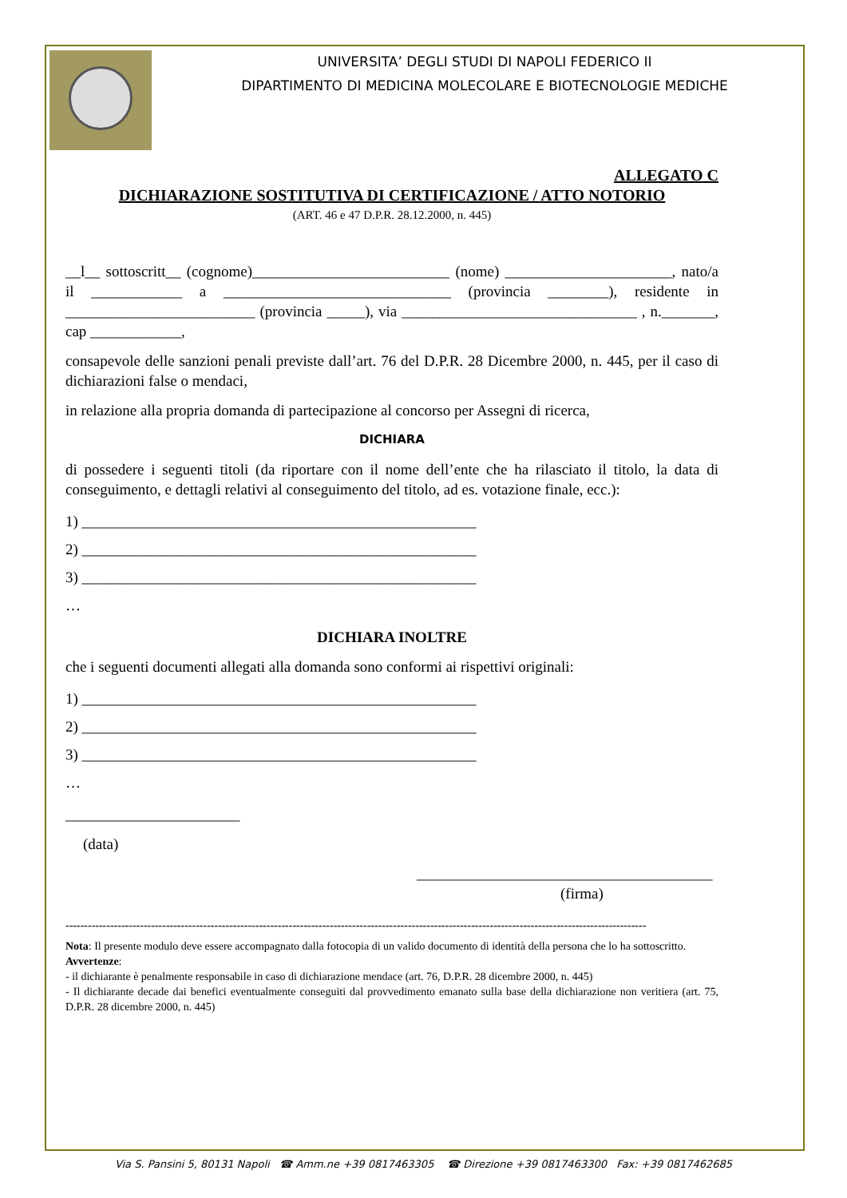UNIVERSITA’ DEGLI STUDI DI NAPOLI FEDERICO II
DIPARTIMENTO DI MEDICINA MOLECOLARE E BIOTECNOLOGIE MEDICHE
ALLEGATO C
DICHIARAZIONE SOSTITUTIVA DI CERTIFICAZIONE / ATTO NOTORIO
(ART. 46 e 47 D.P.R. 28.12.2000, n. 445)
__l__ sottoscritt__ (cognome)__________________________ (nome) ______________________, nato/a il ____________ a ______________________________ (provincia ________), residente in _________________________ (provincia _____), via _______________________________ , n._______, cap ____________,
consapevole delle sanzioni penali previste dall’art. 76 del D.P.R. 28 Dicembre 2000, n. 445, per il caso di dichiarazioni false o mendaci,
in relazione alla propria domanda di partecipazione al concorso per Assegni di ricerca,
DICHIARA
di possedere i seguenti titoli (da riportare con il nome dell’ente che ha rilasciato il titolo, la data di conseguimento, e dettagli relativi al conseguimento del titolo, ad es. votazione finale, ecc.):
1) ____________________________________________________
2) ____________________________________________________
3) ____________________________________________________
…
DICHIARA INOLTRE
che i seguenti documenti allegati alla domanda sono conformi ai rispettivi originali:
1) ____________________________________________________
2) ____________________________________________________
3) ____________________________________________________
…
_______________________
(data)
_______________________________________
(firma)
------------------------------------------------------------------------------------------------------------------------------------------------------------
Nota: Il presente modulo deve essere accompagnato dalla fotocopia di un valido documento di identità della persona che lo ha sottoscritto.
Avvertenze:
- il dichiarante è penalmente responsabile in caso di dichiarazione mendace (art. 76, D.P.R. 28 dicembre 2000, n. 445)
- Il dichiarante decade dai benefici eventualmente conseguiti dal provvedimento emanato sulla base della dichiarazione non veritiera (art. 75, D.P.R. 28 dicembre 2000, n. 445)
Via S. Pansini 5, 80131 Napoli ☎ Amm.ne +39 0817463305 ☎ Direzione +39 0817463300 Fax: +39 0817462685